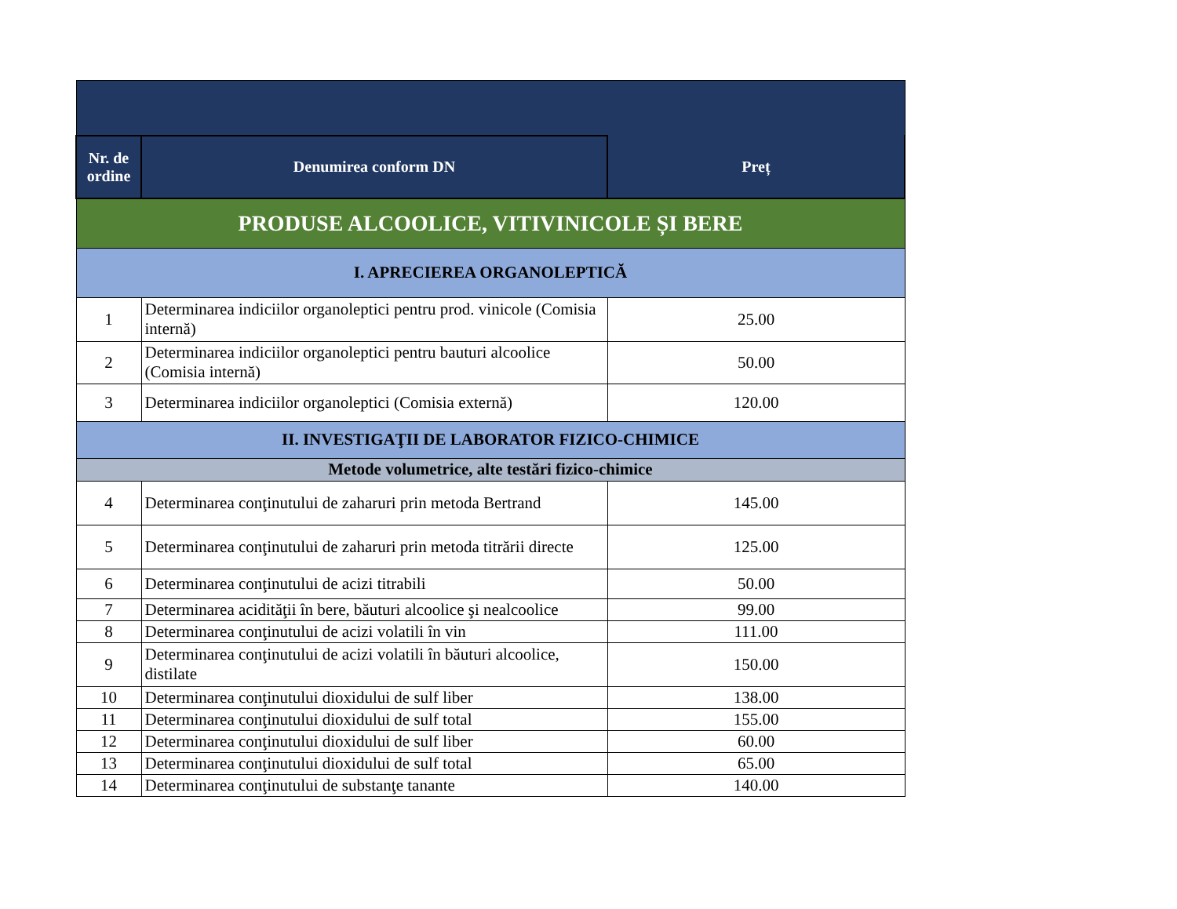| Nr. de ordine | Denumirea conform DN | Preț |
| --- | --- | --- |
| PRODUSE ALCOOLICE, VITIVINICOLE ȘI BERE | | |
| I. APRECIEREA ORGANOLEPTICĂ | | |
| 1 | Determinarea indiciilor organoleptici pentru prod. vinicole (Comisia internă) | 25.00 |
| 2 | Determinarea indiciilor organoleptici pentru bauturi alcoolice (Comisia internă) | 50.00 |
| 3 | Determinarea indiciilor organoleptici (Comisia externă) | 120.00 |
| II. INVESTIGAŢII DE LABORATOR FIZICO-CHIMICE | | |
| Metode volumetrice, alte testări fizico-chimice | | |
| 4 | Determinarea conţinutului de zaharuri prin metoda Bertrand | 145.00 |
| 5 | Determinarea conţinutului de zaharuri prin metoda titrării directe | 125.00 |
| 6 | Determinarea conţinutului de acizi titrabili | 50.00 |
| 7 | Determinarea acidităţii în bere, băuturi alcoolice şi nealcoolice | 99.00 |
| 8 | Determinarea conţinutului de acizi volatili în vin | 111.00 |
| 9 | Determinarea conţinutului de acizi volatili în băuturi alcoolice, distilate | 150.00 |
| 10 | Determinarea conţinutului dioxidului de sulf liber | 138.00 |
| 11 | Determinarea conţinutului dioxidului de sulf total | 155.00 |
| 12 | Determinarea conţinutului dioxidului de sulf liber | 60.00 |
| 13 | Determinarea conţinutului dioxidului de sulf total | 65.00 |
| 14 | Determinarea conţinutului de substanţe tanante | 140.00 |